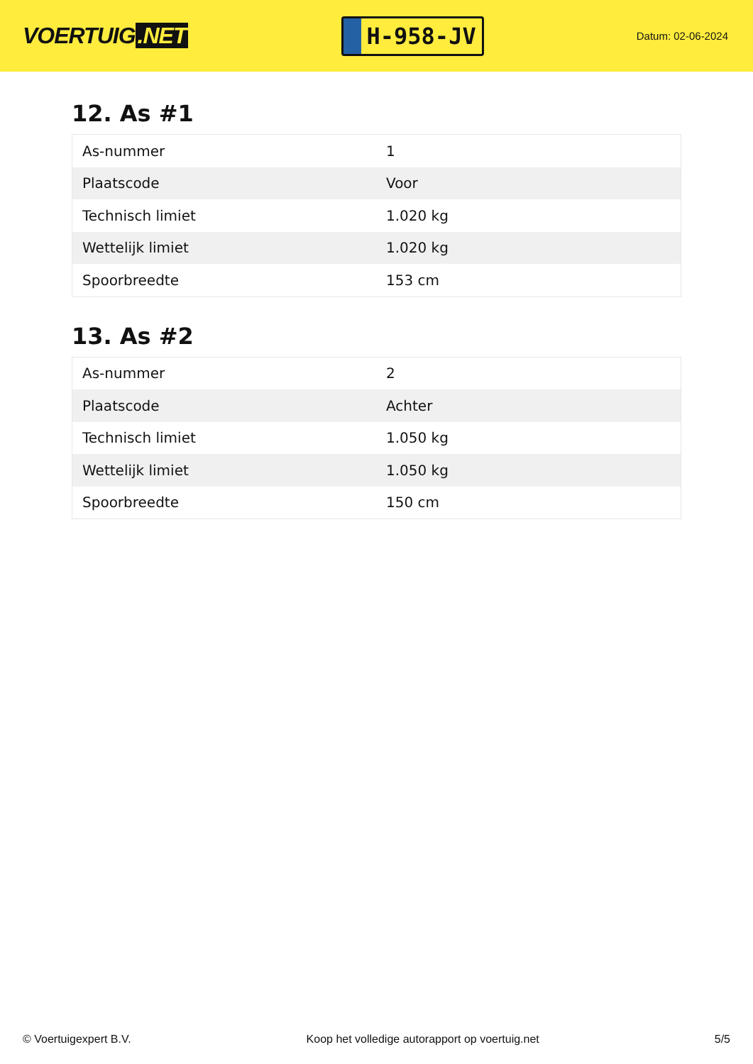VOERTUIG.NET
H-958-JV
Datum: 02-06-2024
12. As #1
| As-nummer | 1 |
| Plaatscode | Voor |
| Technisch limiet | 1.020 kg |
| Wettelijk limiet | 1.020 kg |
| Spoorbreedte | 153 cm |
13. As #2
| As-nummer | 2 |
| Plaatscode | Achter |
| Technisch limiet | 1.050 kg |
| Wettelijk limiet | 1.050 kg |
| Spoorbreedte | 150 cm |
© Voertuigexpert B.V. Koop het volledige autorapport op voertuig.net 5/5